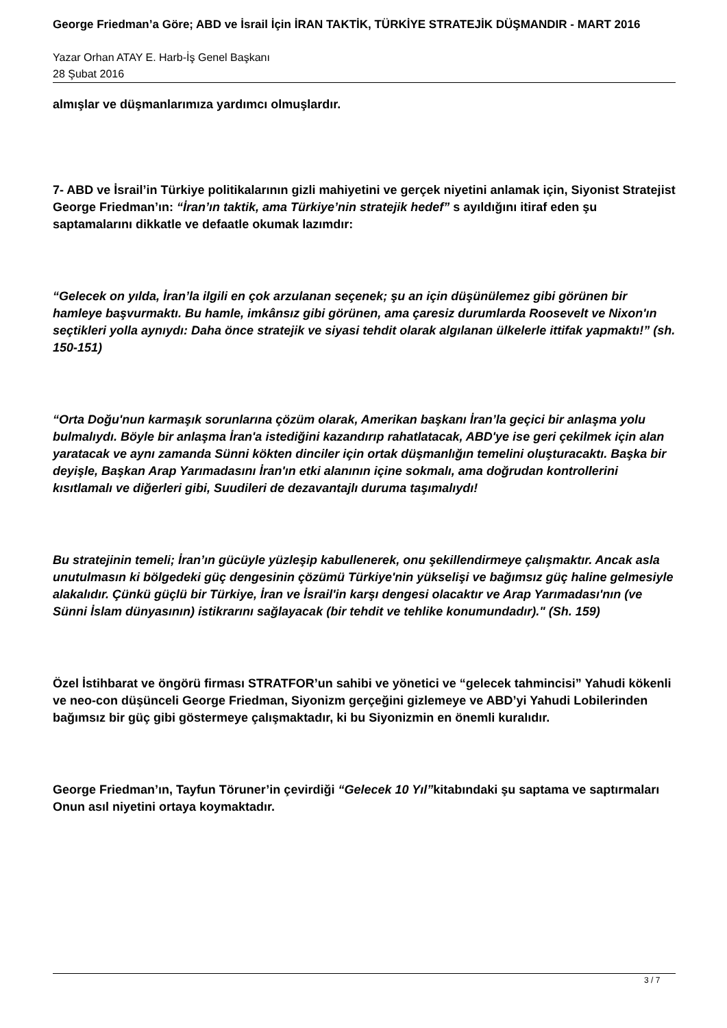George Friedman’a Göre; ABD ve İsrail İçin İRAN TAKTİK, TÜRKİYE STRATEJİK DÜŞMANDIR - MART 2016
Yazar Orhan ATAY E. Harb-İş Genel Başkanı
28 Şubat 2016
almışlar ve düşmanlarımıza yardımcı olmuşlardır.
7- ABD ve İsrail’in Türkiye politikalarının gizli mahiyetini ve gerçek niyetini anlamak için, Siyonist Stratejist George Friedman’ın: “İran’ın taktik, ama Türkiye’nin stratejik hedef” s ayıldığını itiraf eden şu saptamalarını dikkatle ve defaatle okumak lazımdır:
“Gelecek on yılda, İran’la ilgili en çok arzulanan seçenek; şu an için düşünülemez gibi görünen bir hamleye başvurmaktı. Bu hamle, imkânsız gibi görünen, ama çaresiz durumlarda Roosevelt ve Nixon'ın seçtikleri yolla aynıydı: Daha önce stratejik ve siyasi tehdit olarak algılanan ülkelerle ittifak yapmaktı!” (sh. 150-151)
“Orta Doğu'nun karmaşık sorunlarına çözüm olarak, Amerikan başkanı İran’la geçici bir anlaşma yolu bulmalıydı. Böyle bir anlaşma İran'a istediğini kazandırıp rahatlatacak, ABD'ye ise geri çekilmek için alan yaratacak ve aynı zamanda Sünni kökten dinciler için ortak düşmanlığın temelini oluşturacaktı. Başka bir deyişle, Başkan Arap Yarımadasını İran'ın etki alanının içine sokmalı, ama doğrudan kontrollerini kısıtlamalı ve diğerleri gibi, Suudileri de dezavantajlı duruma taşımalıydı!
Bu stratejinin temeli; İran’ın gücüyle yüzleşip kabullenerek, onu şekillendirmeye çalışmaktır. Ancak asla unutulmasın ki bölgedeki güç dengesinin çözümü Türkiye'nin yükselişi ve bağımsız güç haline gelmesiyle alakalıdır. Çünkü güçlü bir Türkiye, İran ve İsrail'in karşı dengesi olacaktır ve Arap Yarımadası'nın (ve Sünni İslam dünyasının) istikrarını sağlayacak (bir tehdit ve tehlike konumundadır)." (Sh. 159)
Özel İstihbarat ve öngörü firması STRATFOR’un sahibi ve yönetici ve “gelecek tahmincisi” Yahudi kökenli ve neo-con düşünceli George Friedman, Siyonizm gerçeğini gizlemeye ve ABD’yi Yahudi Lobilerinden bağımsız bir güç gibi göstermeye çalışmaktadır, ki bu Siyonizmin en önemli kuralıdır.
George Friedman’ın, Tayfun Töruner’in çevirdiği “Gelecek 10 Yıl”kitabındaki şu saptama ve saptırmaları Onun asıl niyetini ortaya koymaktadır.
3 / 7